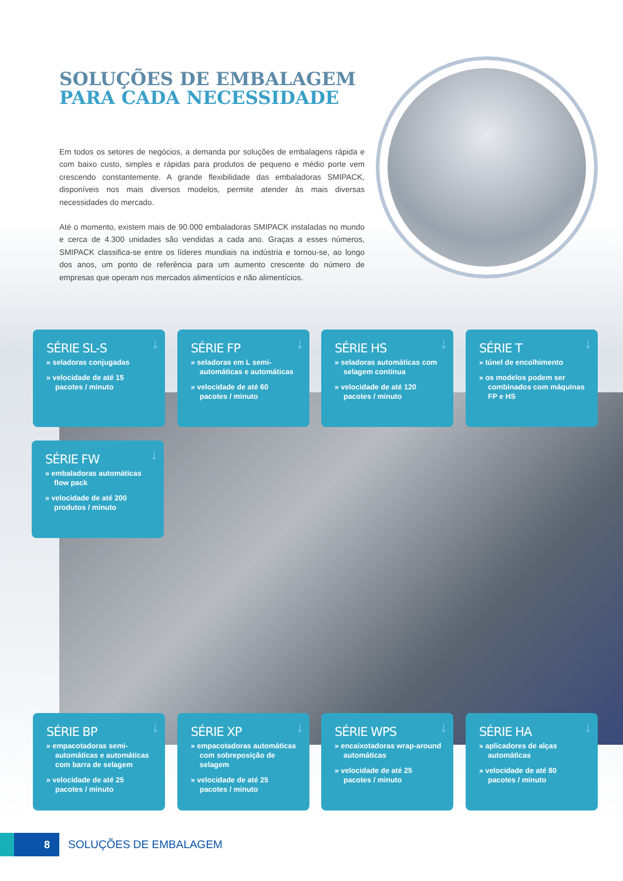SOLUÇÕES DE EMBALAGEM
PARA CADA NECESSIDADE
Em todos os setores de negócios, a demanda por soluções de embalagens rápida e com baixo custo, simples e rápidas para produtos de pequeno e médio porte vem crescendo constantemente. A grande flexibilidade das embaladoras SMIPACK, disponíveis nos mais diversos modelos, permite atender às mais diversas necessidades do mercado.
Até o momento, existem mais de 90.000 embaladoras SMIPACK instaladas no mundo e cerca de 4.300 unidades são vendidas a cada ano. Graças a esses números, SMIPACK classifica-se entre os líderes mundiais na indústria e tornou-se, ao longo dos anos, um ponto de referência para um aumento crescente do número de empresas que operam nos mercados alimentícios e não alimentícios.
↓
SÉRIE SL-S
» seladoras conjugadas
» velocidade de até 15 pacotes / minuto
↓
SÉRIE FP
» seladoras em L semi-automáticas e automáticas
» velocidade de até 60 pacotes / minuto
↓
SÉRIE HS
» seladoras automáticas com selagem continua
» velocidade de até 120 pacotes / minuto
↓
SÉRIE T
» túnel de encolhimento
» os modelos podem ser combinados com máquinas FP e HS
↓
SÉRIE FW
» embaladoras automáticas flow pack
» velocidade de até 200 produtos / minuto
↓
SÉRIE BP
» empacotadoras semi-automáticas e automáticas com barra de selagem
» velocidade de até 25 pacotes / minuto
↓
SÉRIE XP
» empacotadoras automáticas com sobreposição de selagem
» velocidade de até 25 pacotes / minuto
↓
SÉRIE WPS
» encaixotadoras wrap-around automáticas
» velocidade de até 25 pacotes / minuto
↓
SÉRIE HA
» aplicadores de alças automáticas
» velocidade de até 80 pacotes / minuto
8 SOLUÇÕES DE EMBALAGEM